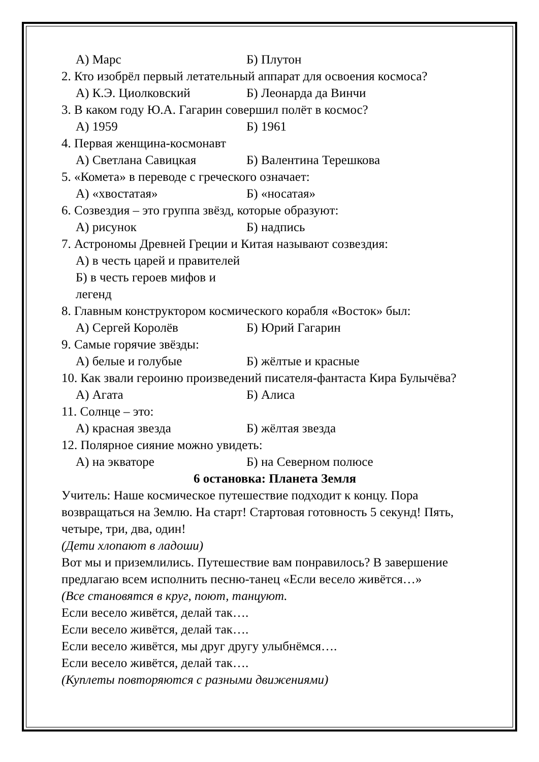А) Марс Б) Плутон
2. Кто изобрёл первый летательный аппарат для освоения космоса?
А) К.Э. Циолковский Б) Леонарда да Винчи
3. В каком году Ю.А. Гагарин совершил полёт в космос?
А) 1959 Б) 1961
4. Первая женщина-космонавт
А) Светлана Савицкая Б) Валентина Терешкова
5. «Комета» в переводе с греческого означает:
А) «хвостатая» Б) «носатая»
6. Созвездия – это группа звёзд, которые образуют:
А) рисунок Б) надпись
7. Астрономы Древней Греции и Китая называют созвездия:
А) в честь царей и правителей
Б) в честь героев мифов и легенд
8. Главным конструктором космического корабля «Восток» был:
А) Сергей Королёв Б) Юрий Гагарин
9. Самые горячие звёзды:
А) белые и голубые Б) жёлтые и красные
10. Как звали героиню произведений писателя-фантаста Кира Булычёва?
А) Агата Б) Алиса
11. Солнце – это:
А) красная звезда Б) жёлтая звезда
12. Полярное сияние можно увидеть:
А) на экваторе Б) на Северном полюсе
6 остановка: Планета Земля
Учитель: Наше космическое путешествие подходит к концу. Пора возвращаться на Землю. На старт! Стартовая готовность 5 секунд! Пять, четыре, три, два, один!
(Дети хлопают в ладоши)
Вот мы и приземлились. Путешествие вам понравилось? В завершение предлагаю всем исполнить песню-танец «Если весело живётся…»
(Все становятся в круг, поют, танцуют.
Если весело живётся, делай так….
Если весело живётся, делай так….
Если весело живётся, мы друг другу улыбнёмся….
Если весело живётся, делай так….
(Куплеты повторяются с разными движениями)